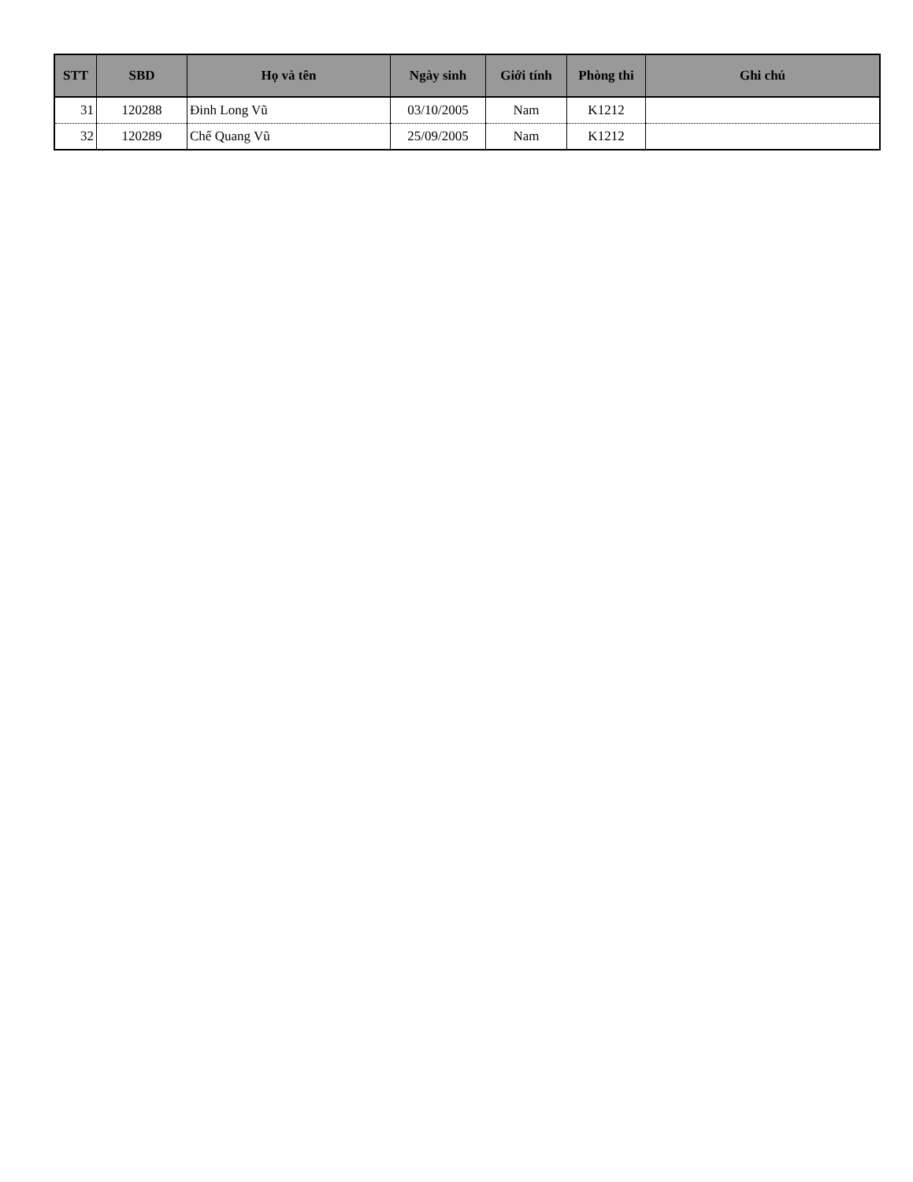| STT | SBD | Họ và tên | Ngày sinh | Giới tính | Phòng thi | Ghi chú |
| --- | --- | --- | --- | --- | --- | --- |
| 31 | 120288 | Đinh Long Vũ | 03/10/2005 | Nam | K1212 | |
| 32 | 120289 | Chế Quang Vũ | 25/09/2005 | Nam | K1212 | |